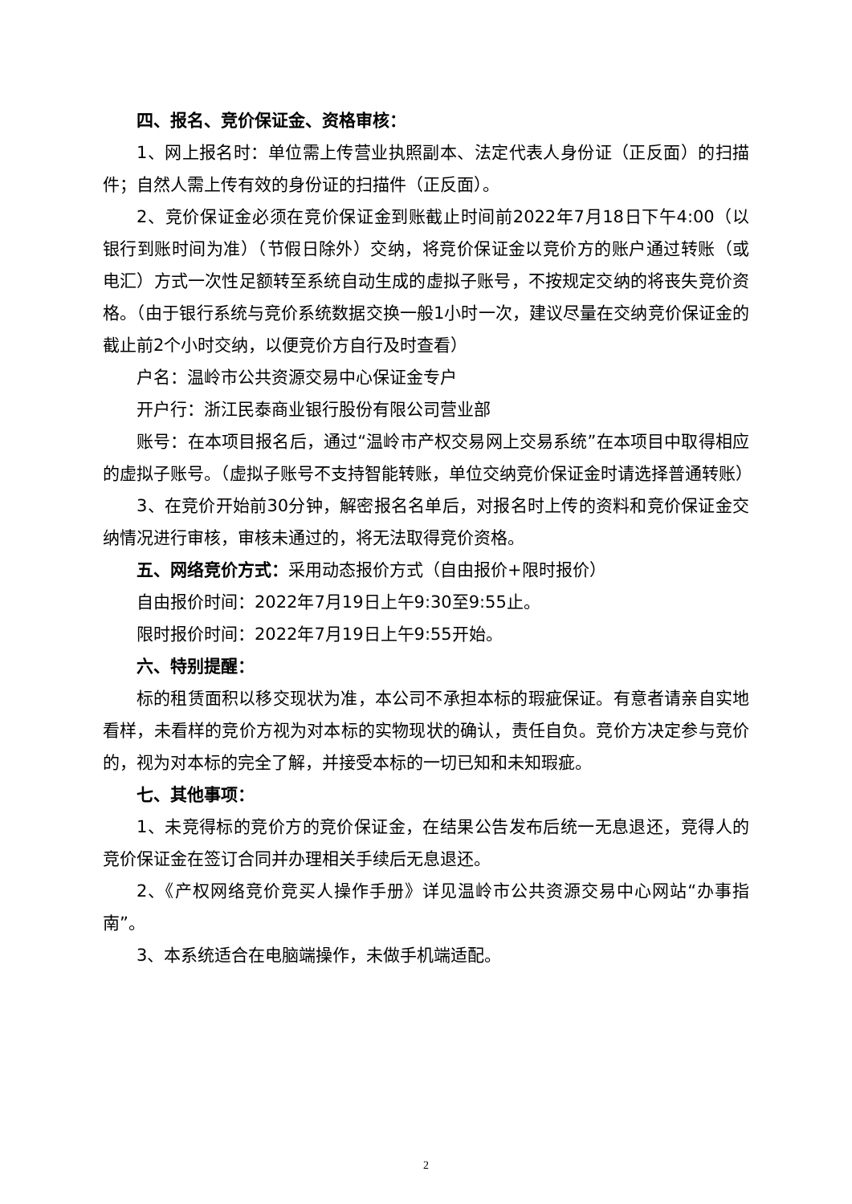四、报名、竞价保证金、资格审核：
1、网上报名时：单位需上传营业执照副本、法定代表人身份证（正反面）的扫描件；自然人需上传有效的身份证的扫描件（正反面）。
2、竞价保证金必须在竞价保证金到账截止时间前2022年7月18日下午4:00（以银行到账时间为准）（节假日除外）交纳，将竞价保证金以竞价方的账户通过转账（或电汇）方式一次性足额转至系统自动生成的虚拟子账号，不按规定交纳的将丧失竞价资格。（由于银行系统与竞价系统数据交换一般1小时一次，建议尽量在交纳竞价保证金的截止前2个小时交纳，以便竞价方自行及时查看）
户名：温岭市公共资源交易中心保证金专户
开户行：浙江民泰商业银行股份有限公司营业部
账号：在本项目报名后，通过“温岭市产权交易网上交易系统”在本项目中取得相应的虚拟子账号。（虚拟子账号不支持智能转账，单位交纳竞价保证金时请选择普通转账）
3、在竞价开始前30分钟，解密报名名单后，对报名时上传的资料和竞价保证金交纳情况进行审核，审核未通过的，将无法取得竞价资格。
五、网络竞价方式：采用动态报价方式（自由报价+限时报价）
自由报价时间：2022年7月19日上午9:30至9:55止。
限时报价时间：2022年7月19日上午9:55开始。
六、特别提醒：
标的租赁面积以移交现状为准，本公司不承担本标的瑕疵保证。有意者请亲自实地看样，未看样的竞价方视为对本标的实物现状的确认，责任自负。竞价方决定参与竞价的，视为对本标的完全了解，并接受本标的一切已知和未知瑕疵。
七、其他事项：
1、未竞得标的竞价方的竞价保证金，在结果公告发布后统一无息退还，竞得人的竞价保证金在签订合同并办理相关手续后无息退还。
2、《产权网络竞价竞买人操作手册》详见温岭市公共资源交易中心网站“办事指南”。
3、本系统适合在电脑端操作，未做手机端适配。
2